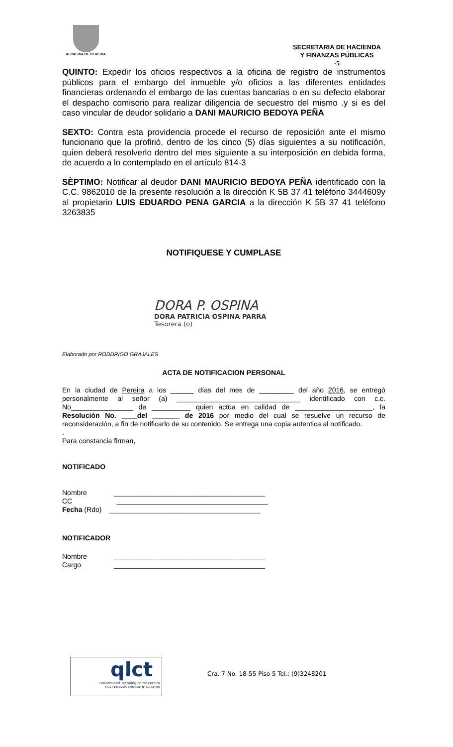ALCALDIA DE PEREIRA
SECRETARIA DE HACIENDA
Y FINANZAS PÚBLICAS
-5
QUINTO: Expedir los oficios respectivos a la oficina de registro de instrumentos públicos para el embargo del inmueble y/o oficios a las diferentes entidades financieras ordenando el embargo de las cuentas bancarias o en su defecto elaborar el despacho comisorio para realizar diligencia de secuestro del mismo .y si es del caso vincular de deudor solidario a DANI MAURICIO BEDOYA PEÑA
SEXTO: Contra esta providencia procede el recurso de reposición ante el mismo funcionario que la profirió, dentro de los cinco (5) días siguientes a su notificación, quien deberá resolverlo dentro del mes siguiente a su interposición en debida forma, de acuerdo a lo contemplado en el artículo 814-3
SÈPTIMO: Notificar al deudor DANI MAURICIO BEDOYA PEÑA identificado con la C.C. 9862010 de la presente resolución a la dirección K 5B 37 41 teléfono 3444609y al propietario LUIS EDUARDO PENA GARCIA a la dirección K 5B 37 41 teléfono 3263835
NOTIFIQUESE Y CUMPLASE
DORA P. OSPINA
DORA PATRICIA OSPINA PARRA
Tesorera (o)
Elaborado por RODDRIGO GRAJALES
ACTA DE NOTIFICACION PERSONAL
En la ciudad de Pereira a los ______ días del mes de _________ del año 2016, se entregó personalmente al señor (a) ________________________________ identificado con c.c. No________________ de __________ quien actúa en calidad de ____________________, la Resolución No. ____del _______ de 2016 por medio del cual se resuelve un recurso de reconsideración, a fin de notificarlo de su contenido. Se entrega una copia autentica al notificado.
.
Para constancia firman,
NOTIFICADO
Nombre _______________________________________
CC _______________________________________
Fecha (Rdo) _______________________________________
NOTIFICADOR
Nombre _______________________________________
Cargo _______________________________________
qlct
Universidad Tecnológica de Pereira
NTCGP 1000:2009 certificado Nº SGCGP 008
Cra. 7 No. 18-55 Piso 5 Tel.: (9)3248201